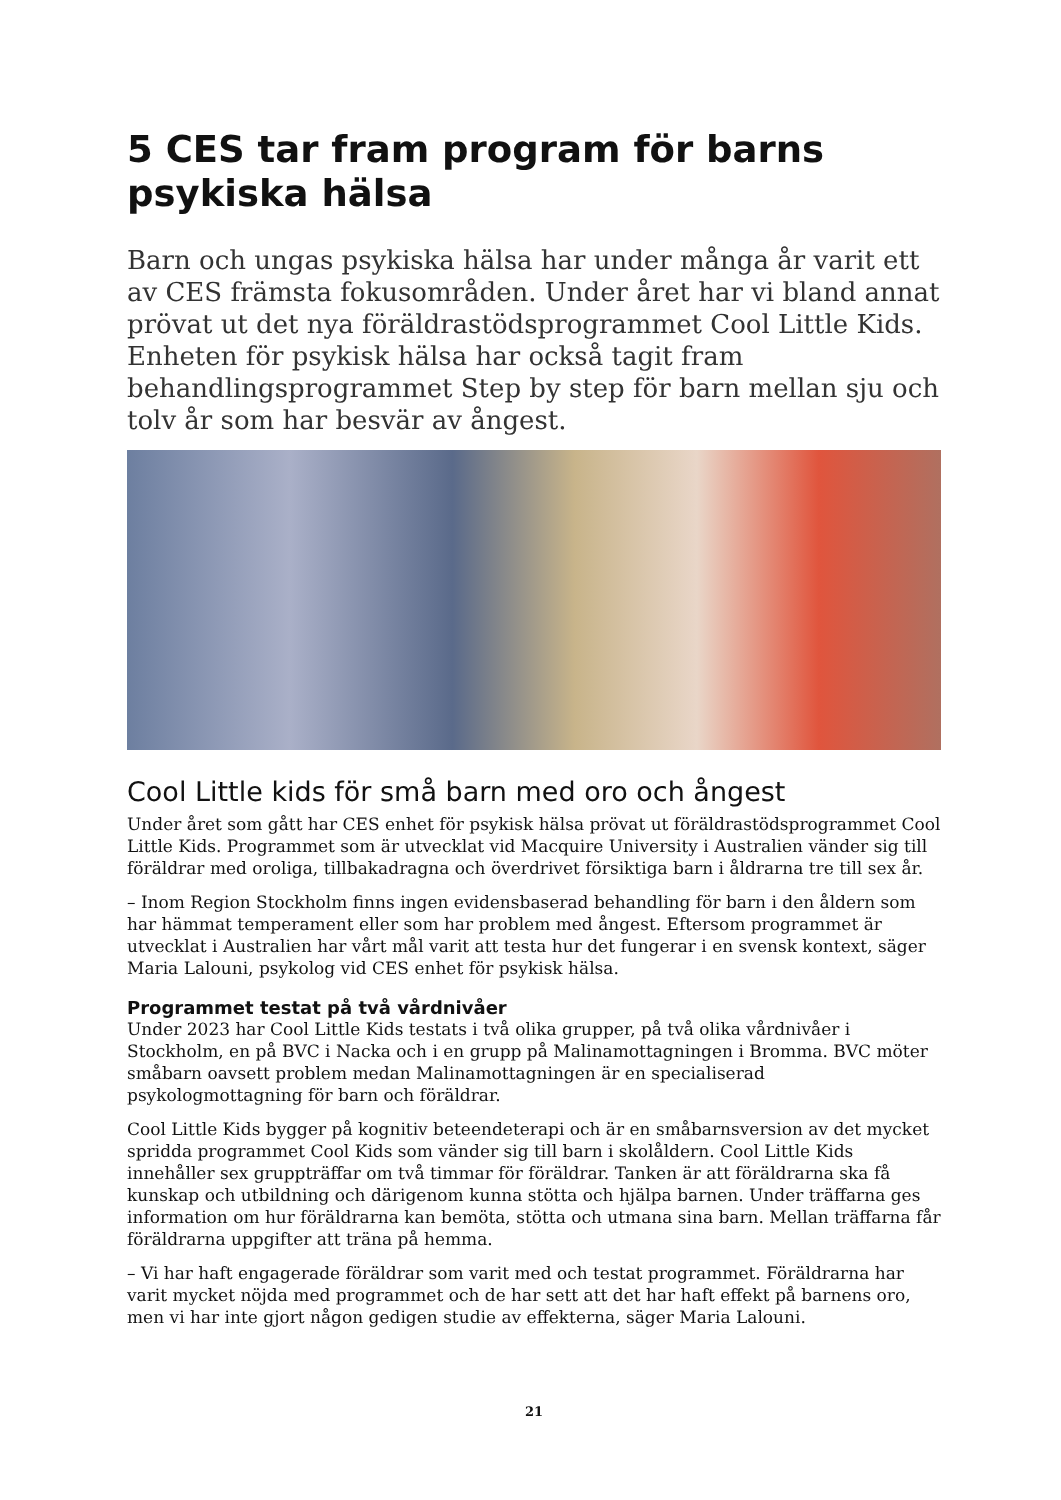5 CES tar fram program för barns psykiska hälsa
Barn och ungas psykiska hälsa har under många år varit ett av CES främsta fokusområden. Under året har vi bland annat prövat ut det nya föräldrastödsprogrammet Cool Little Kids. Enheten för psykisk hälsa har också tagit fram behandlingsprogrammet Step by step för barn mellan sju och tolv år som har besvär av ångest.
Cool Little kids för små barn med oro och ångest
Under året som gått har CES enhet för psykisk hälsa prövat ut föräldrastödsprogrammet Cool Little Kids. Programmet som är utvecklat vid Macquire University i Australien vänder sig till föräldrar med oroliga, tillbakadragna och överdrivet försiktiga barn i åldrarna tre till sex år.
– Inom Region Stockholm finns ingen evidensbaserad behandling för barn i den åldern som har hämmat temperament eller som har problem med ångest. Eftersom programmet är utvecklat i Australien har vårt mål varit att testa hur det fungerar i en svensk kontext, säger Maria Lalouni, psykolog vid CES enhet för psykisk hälsa.
Programmet testat på två vårdnivåer
Under 2023 har Cool Little Kids testats i två olika grupper, på två olika vårdnivåer i Stockholm, en på BVC i Nacka och i en grupp på Malinamottagningen i Bromma. BVC möter småbarn oavsett problem medan Malinamottagningen är en specialiserad psykologmottagning för barn och föräldrar.
Cool Little Kids bygger på kognitiv beteendeterapi och är en småbarnsversion av det mycket spridda programmet Cool Kids som vänder sig till barn i skolåldern. Cool Little Kids innehåller sex gruppträffar om två timmar för föräldrar. Tanken är att föräldrarna ska få kunskap och utbildning och därigenom kunna stötta och hjälpa barnen. Under träffarna ges information om hur föräldrarna kan bemöta, stötta och utmana sina barn. Mellan träffarna får föräldrarna uppgifter att träna på hemma.
– Vi har haft engagerade föräldrar som varit med och testat programmet. Föräldrarna har varit mycket nöjda med programmet och de har sett att det har haft effekt på barnens oro, men vi har inte gjort någon gedigen studie av effekterna, säger Maria Lalouni.
21